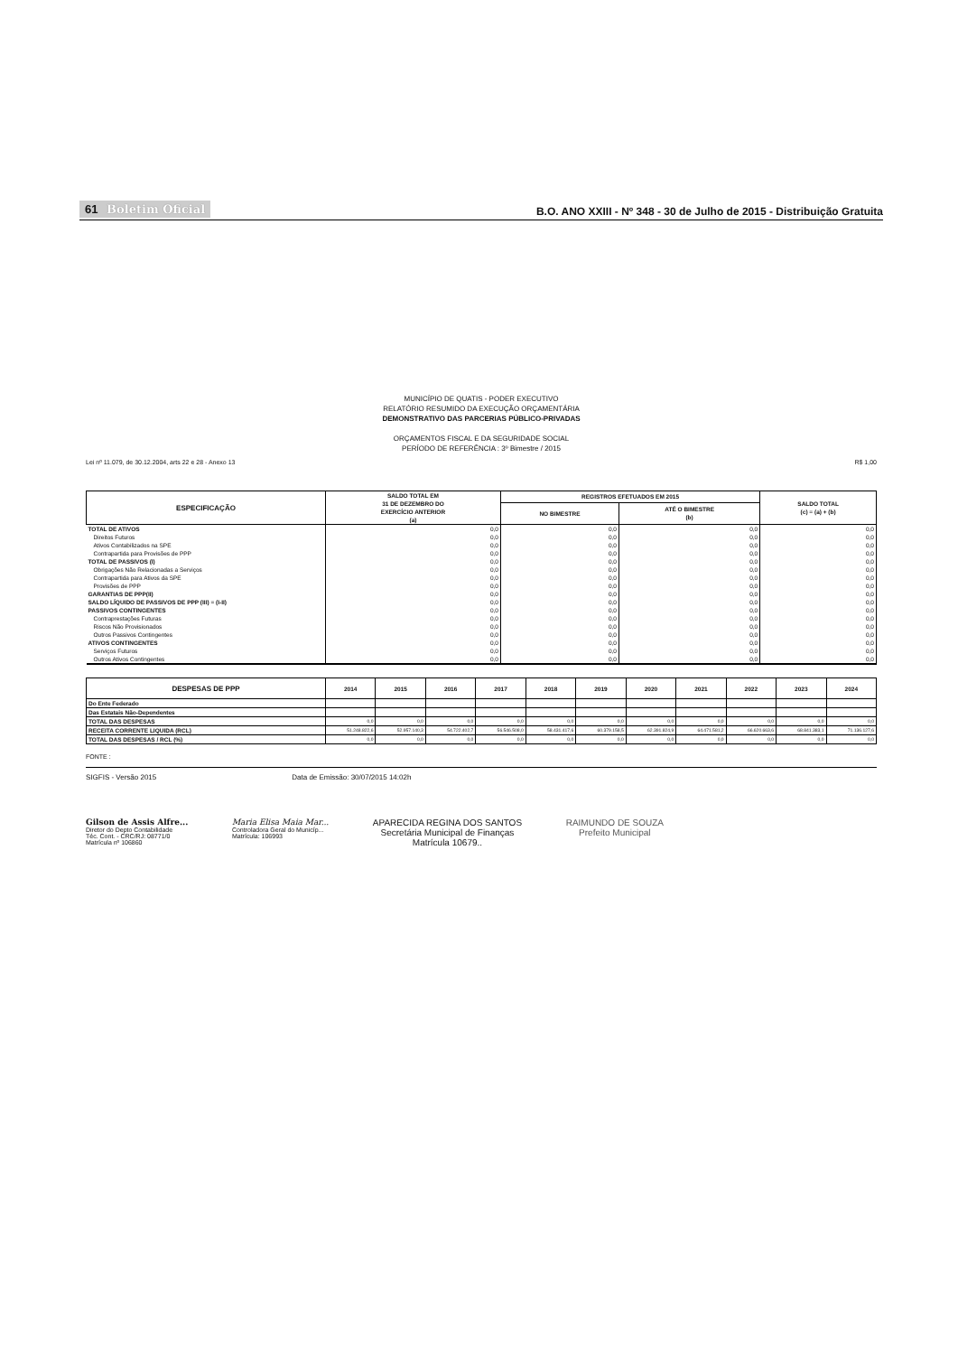61 Boletim Oficial
B.O. ANO XXIII - Nº 348 - 30 de Julho de 2015 - Distribuição Gratuita
MUNICÍPIO DE QUATIS - PODER EXECUTIVO
RELATÓRIO RESUMIDO DA EXECUÇÃO ORÇAMENTÁRIA
DEMONSTRATIVO DAS PARCERIAS PÚBLICO-PRIVADAS
ORÇAMENTOS FISCAL E DA SEGURIDADE SOCIAL
PERÍODO DE REFERÊNCIA : 3º Bimestre / 2015
Lei nº 11.079, de 30.12.2004, arts 22 e 28 - Anexo 13 R$ 1,00
| ESPECIFICAÇÃO | SALDO TOTAL EM 31 DE DEZEMBRO DO EXERCÍCIO ANTERIOR (a) | REGISTROS EFETUADOS EM 2015 | | SALDO TOTAL (c) = (a) + (b) |
| --- | --- | --- | --- | --- |
| | | NO BIMESTRE | ATÉ O BIMESTRE (b) | |
| TOTAL DE ATIVOS | 0,0 | 0,0 | 0,0 | 0,0 |
| Direitos Futuros | 0,0 | 0,0 | 0,0 | 0,0 |
| Ativos Contabilizados na SPE | 0,0 | 0,0 | 0,0 | 0,0 |
| Contrapartida para Provisões de PPP | 0,0 | 0,0 | 0,0 | 0,0 |
| TOTAL DE PASSIVOS (I) | 0,0 | 0,0 | 0,0 | 0,0 |
| Obrigações Não Relacionadas a Serviços | 0,0 | 0,0 | 0,0 | 0,0 |
| Contrapartida para Ativos da SPE | 0,0 | 0,0 | 0,0 | 0,0 |
| Provisões de PPP | 0,0 | 0,0 | 0,0 | 0,0 |
| GARANTIAS DE PPP(II) | 0,0 | 0,0 | 0,0 | 0,0 |
| SALDO LÍQUIDO DE PASSIVOS DE PPP (III) = (I-II) | 0,0 | 0,0 | 0,0 | 0,0 |
| PASSIVOS CONTINGENTES | 0,0 | 0,0 | 0,0 | 0,0 |
| Contraprestações Futuras | 0,0 | 0,0 | 0,0 | 0,0 |
| Riscos Não Provisionados | 0,0 | 0,0 | 0,0 | 0,0 |
| Outros Passivos Contingentes | 0,0 | 0,0 | 0,0 | 0,0 |
| ATIVOS CONTINGENTES | 0,0 | 0,0 | 0,0 | 0,0 |
| Serviços Futuros | 0,0 | 0,0 | 0,0 | 0,0 |
| Outros Ativos Contingentes | 0,0 | 0,0 | 0,0 | 0,0 |
| DESPESAS DE PPP | 2014 | 2015 | 2016 | 2017 | 2018 | 2019 | 2020 | 2021 | 2022 | 2023 | 2024 |
| --- | --- | --- | --- | --- | --- | --- | --- | --- | --- | --- | --- |
| Do Ente Federado | | | | | | | | | | | |
| Das Estatais Não-Dependentes | | | | | | | | | | | |
| TOTAL DAS DESPESAS | 0,0 | 0,0 | 0,0 | 0,0 | 0,0 | 0,0 | 0,0 | 0,0 | 0,0 | 0,0 | 0,0 |
| RECEITA CORRENTE LIQUIDA (RCL) | 51.248.822,6 | 52.957.140,3 | 54.722.402,7 | 56.546.508,0 | 58.431.417,6 | 60.379.158,5 | 62.391.824,9 | 64.471.581,2 | 66.620.663,6 | 68.841.383,1 | 71.136.127,6 |
| TOTAL DAS DESPESAS / RCL (%) | 0,0 | 0,0 | 0,0 | 0,0 | 0,0 | 0,0 | 0,0 | 0,0 | 0,0 | 0,0 | 0,0 |
FONTE :
SIGFIS - Versão 2015 Data de Emissão: 30/07/2015 14:02h
Gilson de Assis Alfre...
Diretor do Depto Contabilidade
Téc. Cont. - CRC/RJ: 08771/0
Matrícula nº 106860
Maria Elisa Maia Mar...
Controladora Geral do Municíp...
Matrícula: 106993
APARECIDA REGINA DOS SANTOS
Secretária Municipal de Finanças
Matrícula 10679..
RAIMUNDO DE SOUZA
Prefeito Municipal